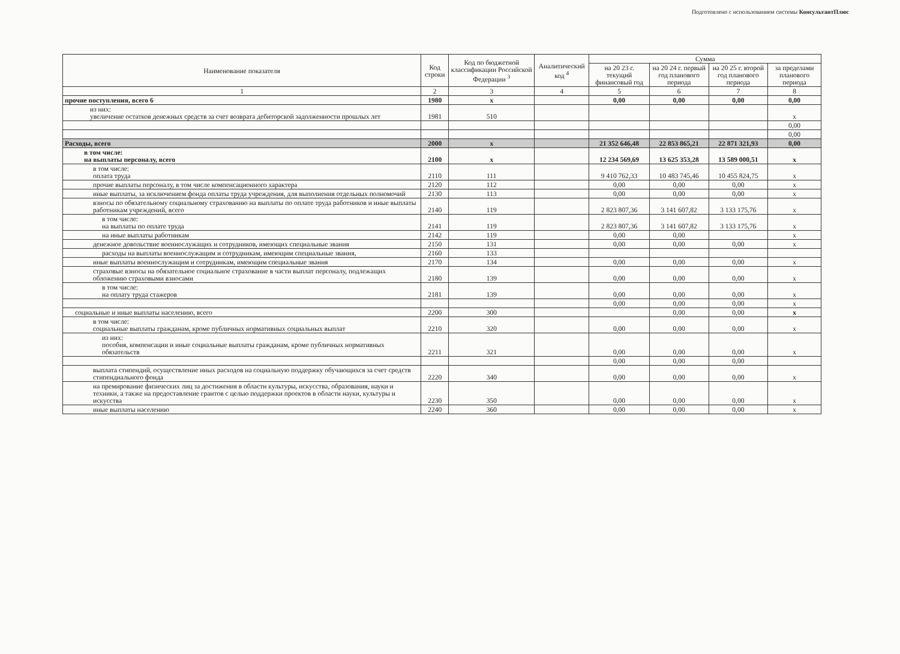Подготовлено с использованием системы КонсультантПлюс
| Наименование показателя | Код строки | Код по бюджетной классификации Российской Федерации <sup>3</sup> | Аналитический код <sup>4</sup> | Сумма | | | |
| --- | --- | --- | --- | --- | --- | --- | --- |
| | | | | на 20 23 г. текущий финансовый год | на 20 24 г. первый год планового периода | на 20 25 г. второй год планового периода | за пределами планового периода |
| 1 | 2 | 3 | 4 | 5 | 6 | 7 | 8 |
| прочие поступления, всего 6 | 1980 | x | | 0,00 | 0,00 | 0,00 | 0,00 |
| из них: увеличение остатков денежных средств за счет возврата дебиторской задолженности прошлых лет | 1981 | 510 | | | | | x |
| | | | | | | | 0,00 |
| | | | | | | | 0,00 |
| Расходы, всего | 2000 | x | | 21 352 646,48 | 22 853 865,21 | 22 871 321,93 | 0,00 |
| в том числе: на выплаты персоналу, всего | 2100 | x | | 12 234 569,69 | 13 625 353,28 | 13 589 000,51 | x |
| в том числе: оплата труда | 2110 | 111 | | 9 410 762,33 | 10 483 745,46 | 10 455 824,75 | x |
| прочие выплаты персоналу, в том числе компенсационного характера | 2120 | 112 | | 0,00 | 0,00 | 0,00 | x |
| иные выплаты, за исключением фонда оплаты труда учреждения, для выполнения отдельных полномочий | 2130 | 113 | | 0,00 | 0,00 | 0,00 | x |
| взносы по обязательному социальному страхованию на выплаты по оплате труда работников и иные выплаты работникам учреждений, всего | 2140 | 119 | | 2 823 807,36 | 3 141 607,82 | 3 133 175,76 | x |
| в том числе: на выплаты по оплате труда | 2141 | 119 | | 2 823 807,36 | 3 141 607,82 | 3 133 175,76 | x |
| на иные выплаты работникам | 2142 | 119 | | 0,00 | 0,00 | | x |
| денежное довольствие военнослужащих и сотрудников, имеющих специальные звания | 2150 | 131 | | 0,00 | 0,00 | 0,00 | x |
| расходы на выплаты военнослужащим и сотрудникам, имеющим специальные звания, | 2160 | 133 | | | | | |
| иные выплаты военнослужащим и сотрудникам, имеющим специальные звания | 2170 | 134 | | 0,00 | 0,00 | 0,00 | x |
| страховые взносы на обязательное социальное страхование в части выплат персоналу, подлежащих обложению страховыми взносами | 2180 | 139 | | 0,00 | 0,00 | 0,00 | x |
| в том числе: на оплату труда стажеров | 2181 | 139 | | 0,00 | 0,00 | 0,00 | x |
| | | | | 0,00 | 0,00 | 0,00 | x |
| социальные и иные выплаты населению, всего | 2200 | 300 | | | 0,00 | 0,00 | x |
| в том числе: социальные выплаты гражданам, кроме публичных нормативных социальных выплат | 2210 | 320 | | 0,00 | 0,00 | 0,00 | x |
| из них: пособия, компенсации и иные социальные выплаты гражданам, кроме публичных нормативных обязательств | 2211 | 321 | | 0,00 | 0,00 | 0,00 | x |
| | | | | 0,00 | 0,00 | 0,00 | |
| выплата стипендий, осуществление иных расходов на социальную поддержку обучающихся за счет средств стипендиального фонда | 2220 | 340 | | 0,00 | 0,00 | 0,00 | x |
| на премирование физических лиц за достижения в области культуры, искусства, образования, науки и техники, а также на предоставление грантов с целью поддержки проектов в области науки, культуры и искусства | 2230 | 350 | | 0,00 | 0,00 | 0,00 | x |
| иные выплаты населению | 2240 | 360 | | 0,00 | 0,00 | 0,00 | x |